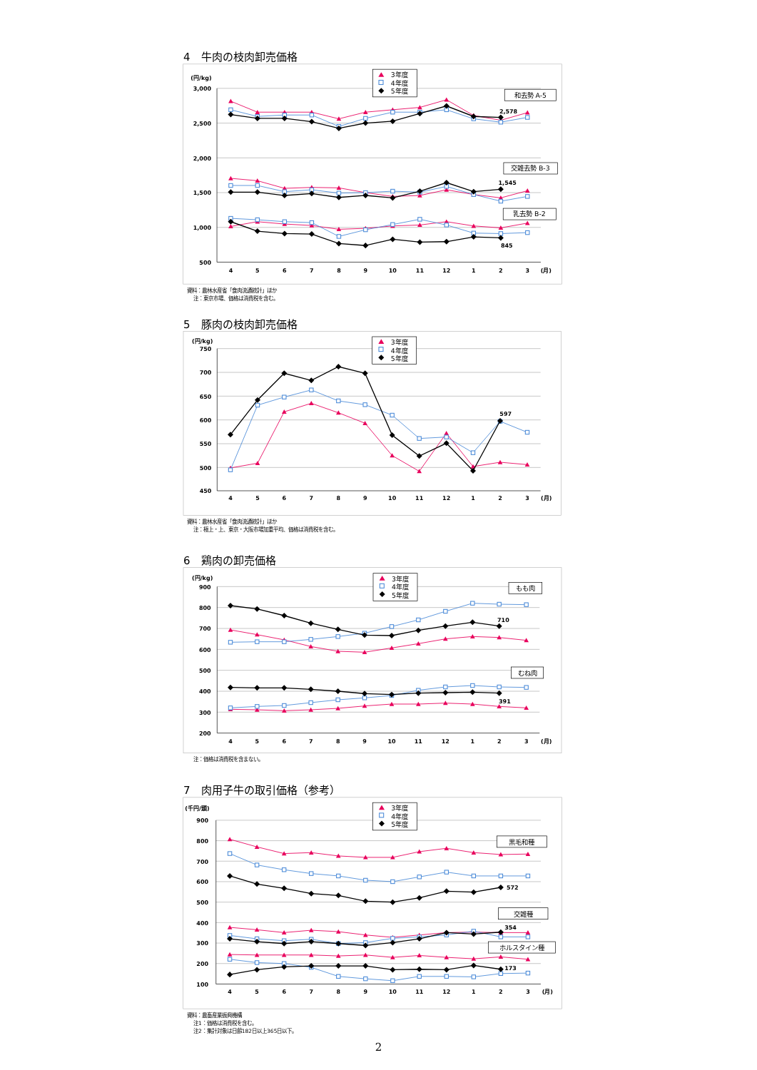4　牛肉の枝肉卸売価格
(円/kg)
3,000
2,500
2,000
1,500
1,000
500
4
5
6
7
8
9
10
11
12
1
2
3
(月)
3年度
4年度
5年度
和去勢 A-5
交雑去勢 B-3
乳去勢 B-2
2,578
1,545
845
資料：農林水産省「食肉流通統計」ほか
注：東京市場、価格は消費税を含む。
5　豚肉の枝肉卸売価格
(円/kg)
750
700
650
600
550
500
450
4
5
6
7
8
9
10
11
12
1
2
3
(月)
3年度
4年度
5年度
597
資料：農林水産省「食肉流通統計」ほか
注：極上・上、東京・大阪市場加重平均、価格は消費税を含む。
6　鶏肉の卸売価格
(円/kg)
900
800
700
600
500
400
300
200
4
5
6
7
8
9
10
11
12
1
2
3
(月)
3年度
4年度
5年度
もも肉
むね肉
710
391
注：価格は消費税を含まない。
7　肉用子牛の取引価格（参考）
(千円/頭)
900
800
700
600
500
400
300
200
100
4
5
6
7
8
9
10
11
12
1
2
3
(月)
3年度
4年度
5年度
黒毛和種
交雑種
ホルスタイン種
572
354
173
資料：農畜産業振興機構
注1：価格は消費税を含む。
注2：集計対象は日齢182日以上365日以下。
2